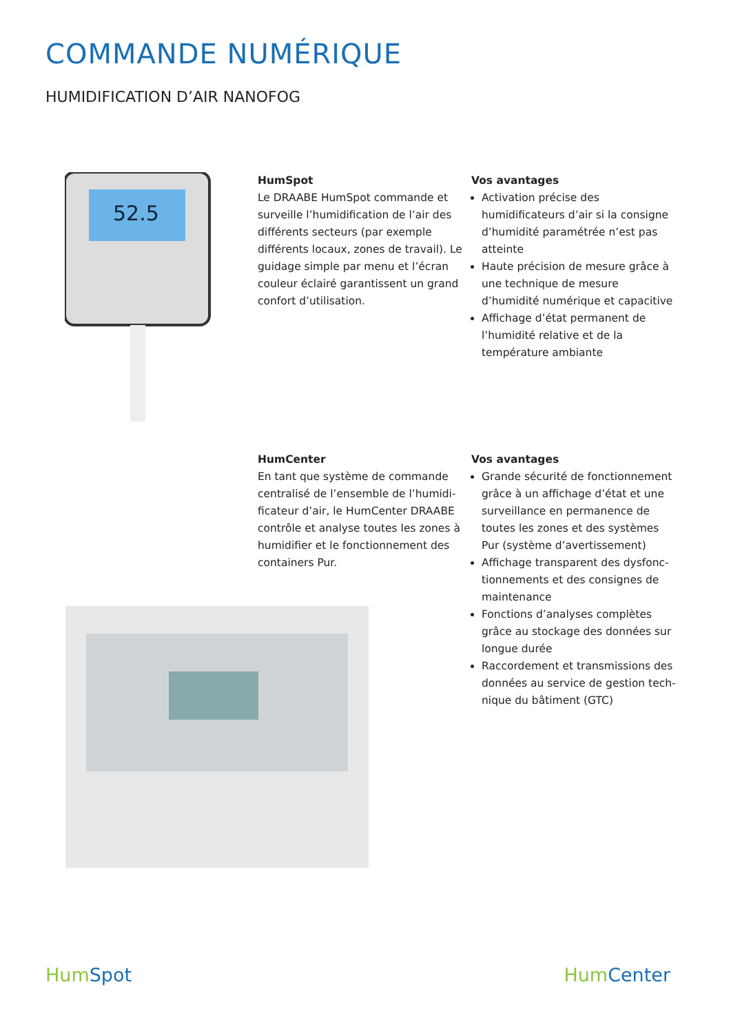COMMANDE NUMÉRIQUE
HUMIDIFICATION D’AIR NANOFOG
52.5
HumSpot
Le DRAABE HumSpot commande et surveille l’humidification de l’air des différents secteurs (par exemple différents locaux, zones de travail). Le guidage simple par menu et l’écran couleur éclairé garantissent un grand confort d’utilisation.
Vos avantages
Activation précise des humidificateurs d’air si la consigne d’humidité paramé­trée n’est pas atteinte
Haute précision de mesure grâce à une technique de mesure d’humidité numérique et capacitive
Affichage d’état permanent de l’humi­dité relative et de la température ambiante
HumCenter
En tant que système de commande centralisé de l’ensemble de l’humidi­ficateur d’air, le HumCenter DRAABE contrôle et analyse toutes les zones à humidifier et le fonctionnement des containers Pur.
Vos avantages
Grande sécurité de fonctionnement grâce à un affichage d’état et une surveillance en permanence de toutes les zones et des systèmes Pur (système d’avertissement)
Affichage transparent des dysfonc­tionnements et des consignes de maintenance
Fonctions d’analyses complètes grâce au stockage des données sur longue durée
Raccordement et transmissions des données au service de gestion tech­nique du bâtiment (GTC)
Hum Spot Hum Center